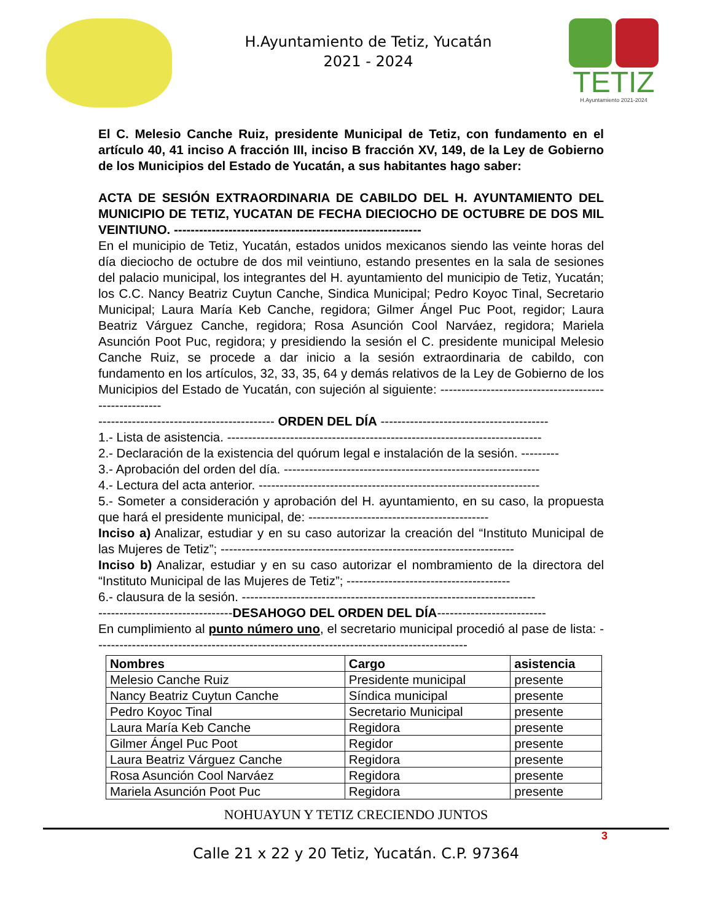H.Ayuntamiento de Tetiz, Yucatán
2021 - 2024
TETIZ
H.Ayuntamiento 2021-2024
El C. Melesio Canche Ruiz, presidente Municipal de Tetiz, con fundamento en el artículo 40, 41 inciso A fracción III, inciso B fracción XV, 149, de la Ley de Gobierno de los Municipios del Estado de Yucatán, a sus habitantes hago saber:
ACTA DE SESIÓN EXTRAORDINARIA DE CABILDO DEL H. AYUNTAMIENTO DEL MUNICIPIO DE TETIZ, YUCATAN DE FECHA DIECIOCHO DE OCTUBRE DE DOS MIL VEINTIUNO. -----------------------------------------------------------
En el municipio de Tetiz, Yucatán, estados unidos mexicanos siendo las veinte horas del día dieciocho de octubre de dos mil veintiuno, estando presentes en la sala de sesiones del palacio municipal, los integrantes del H. ayuntamiento del municipio de Tetiz, Yucatán; los C.C. Nancy Beatriz Cuytun Canche, Sindica Municipal; Pedro Koyoc Tinal, Secretario Municipal; Laura María Keb Canche, regidora; Gilmer Ángel Puc Poot, regidor; Laura Beatriz Várguez Canche, regidora; Rosa Asunción Cool Narváez, regidora; Mariela Asunción Poot Puc, regidora; y presidiendo la sesión el C. presidente municipal Melesio Canche Ruiz, se procede a dar inicio a la sesión extraordinaria de cabildo, con fundamento en los artículos, 32, 33, 35, 64 y demás relativos de la Ley de Gobierno de los Municipios del Estado de Yucatán, con sujeción al siguiente: ------------------------------------------------------
------------------------------------------ ORDEN DEL DÍA ----------------------------------------
1.- Lista de asistencia. ---------------------------------------------------------------------------
2.- Declaración de la existencia del quórum legal e instalación de la sesión. ---------
3.- Aprobación del orden del día. -------------------------------------------------------------
4.- Lectura del acta anterior. -------------------------------------------------------------------
5.- Someter a consideración y aprobación del H. ayuntamiento, en su caso, la propuesta que hará el presidente municipal, de: -------------------------------------------
Inciso a) Analizar, estudiar y en su caso autorizar la creación del “Instituto Municipal de las Mujeres de Tetiz”; ----------------------------------------------------------------------
Inciso b) Analizar, estudiar y en su caso autorizar el nombramiento de la directora del “Instituto Municipal de las Mujeres de Tetiz”; ---------------------------------------
6.- clausura de la sesión. ----------------------------------------------------------------------
--------------------------------DESAHOGO DEL ORDEN DEL DÍA--------------------------
En cumplimiento al punto número uno, el secretario municipal procedió al pase de lista: -----------------------------------------------------------------------------------------
| Nombres | Cargo | asistencia |
| --- | --- | --- |
| Melesio Canche Ruiz | Presidente municipal | presente |
| Nancy Beatriz Cuytun Canche | Síndica municipal | presente |
| Pedro Koyoc Tinal | Secretario Municipal | presente |
| Laura María Keb Canche | Regidora | presente |
| Gilmer Ángel Puc Poot | Regidor | presente |
| Laura Beatriz Várguez Canche | Regidora | presente |
| Rosa Asunción Cool Narváez | Regidora | presente |
| Mariela Asunción Poot Puc | Regidora | presente |
NOHUAYUN Y TETIZ CRECIENDO JUNTOS
3
Calle 21 x 22 y 20 Tetiz, Yucatán. C.P. 97364